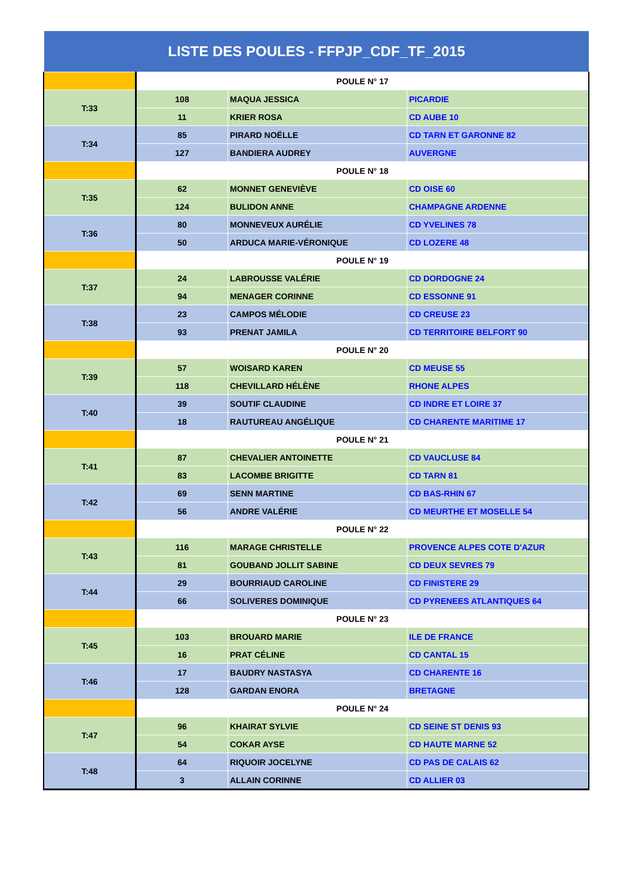LISTE DES POULES - FFPJP_CDF_TF_2015
| | POULE N° 17 | | |
| T:33 | 108 | MAQUA JESSICA | PICARDIE |
| | 11 | KRIER ROSA | CD AUBE 10 |
| T:34 | 85 | PIRARD NOËLLE | CD TARN ET GARONNE 82 |
| | 127 | BANDIERA AUDREY | AUVERGNE |
| | POULE N° 18 | | |
| T:35 | 62 | MONNET GENEVIÈVE | CD OISE 60 |
| | 124 | BULIDON ANNE | CHAMPAGNE ARDENNE |
| T:36 | 80 | MONNEVEUX AURÉLIE | CD YVELINES 78 |
| | 50 | ARDUCA MARIE-VÉRONIQUE | CD LOZERE 48 |
| | POULE N° 19 | | |
| T:37 | 24 | LABROUSSE VALÉRIE | CD DORDOGNE 24 |
| | 94 | MENAGER CORINNE | CD ESSONNE 91 |
| T:38 | 23 | CAMPOS MÉLODIE | CD CREUSE 23 |
| | 93 | PRENAT JAMILA | CD TERRITOIRE BELFORT 90 |
| | POULE N° 20 | | |
| T:39 | 57 | WOISARD KAREN | CD MEUSE 55 |
| | 118 | CHEVILLARD HÉLÈNE | RHONE ALPES |
| T:40 | 39 | SOUTIF CLAUDINE | CD INDRE ET LOIRE 37 |
| | 18 | RAUTUREAU ANGÉLIQUE | CD CHARENTE MARITIME 17 |
| | POULE N° 21 | | |
| T:41 | 87 | CHEVALIER ANTOINETTE | CD VAUCLUSE 84 |
| | 83 | LACOMBE BRIGITTE | CD TARN 81 |
| T:42 | 69 | SENN MARTINE | CD BAS-RHIN 67 |
| | 56 | ANDRE VALÉRIE | CD MEURTHE ET MOSELLE 54 |
| | POULE N° 22 | | |
| T:43 | 116 | MARAGE CHRISTELLE | PROVENCE ALPES COTE D'AZUR |
| | 81 | GOUBAND JOLLIT SABINE | CD DEUX SEVRES 79 |
| T:44 | 29 | BOURRIAUD CAROLINE | CD FINISTERE 29 |
| | 66 | SOLIVERES DOMINIQUE | CD PYRENEES ATLANTIQUES 64 |
| | POULE N° 23 | | |
| T:45 | 103 | BROUARD MARIE | ILE DE FRANCE |
| | 16 | PRAT CÉLINE | CD CANTAL 15 |
| T:46 | 17 | BAUDRY NASTASYA | CD CHARENTE 16 |
| | 128 | GARDAN ENORA | BRETAGNE |
| | POULE N° 24 | | |
| T:47 | 96 | KHAIRAT SYLVIE | CD SEINE ST DENIS 93 |
| | 54 | COKAR AYSE | CD HAUTE MARNE 52 |
| T:48 | 64 | RIQUOIR JOCELYNE | CD PAS DE CALAIS 62 |
| | 3 | ALLAIN CORINNE | CD ALLIER 03 |